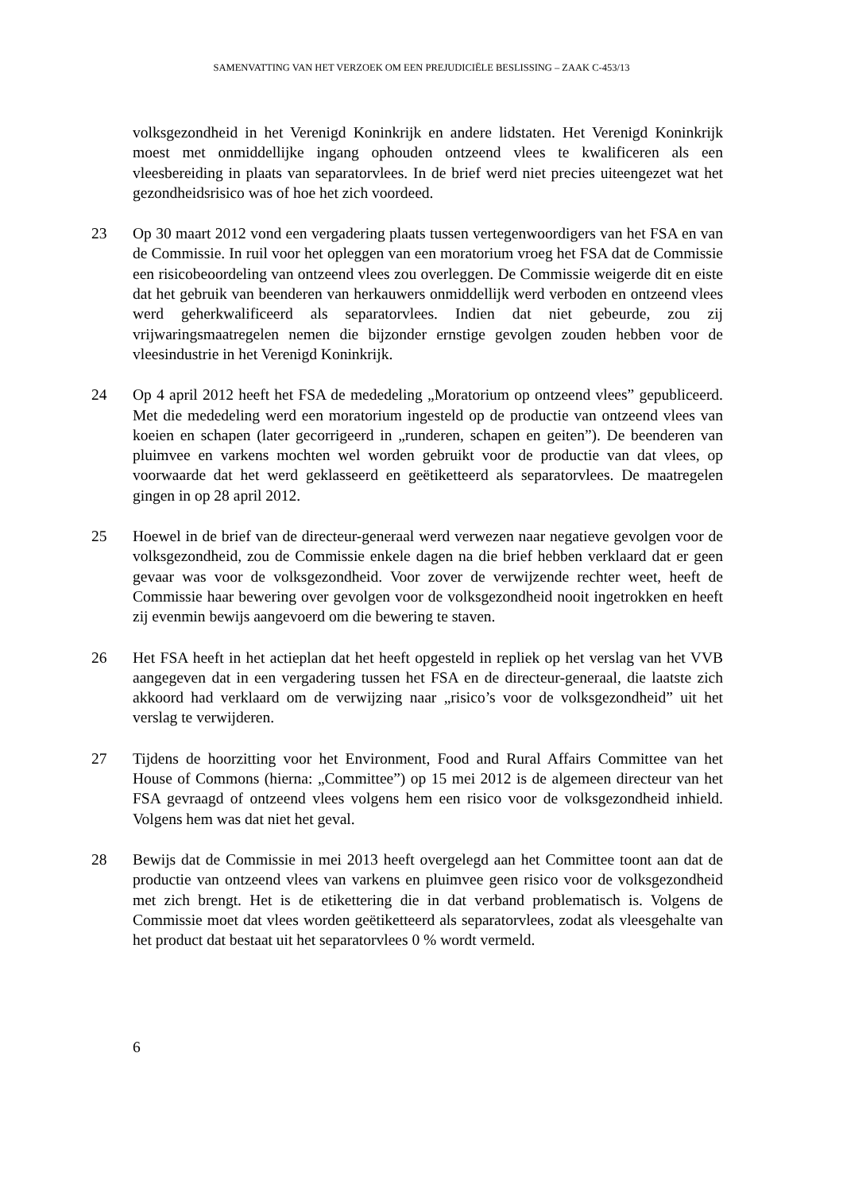SAMENVATTING VAN HET VERZOEK OM EEN PREJUDICIËLE BESLISSING – ZAAK C-453/13
volksgezondheid in het Verenigd Koninkrijk en andere lidstaten. Het Verenigd Koninkrijk moest met onmiddellijke ingang ophouden ontzeend vlees te kwalificeren als een vleesbereiding in plaats van separatorvlees. In de brief werd niet precies uiteengezet wat het gezondheidsrisico was of hoe het zich voordeed.
23 Op 30 maart 2012 vond een vergadering plaats tussen vertegenwoordigers van het FSA en van de Commissie. In ruil voor het opleggen van een moratorium vroeg het FSA dat de Commissie een risicobeoordeling van ontzeend vlees zou overleggen. De Commissie weigerde dit en eiste dat het gebruik van beenderen van herkauwers onmiddellijk werd verboden en ontzeend vlees werd geherkwalificeerd als separatorvlees. Indien dat niet gebeurde, zou zij vrijwaringsmaatregelen nemen die bijzonder ernstige gevolgen zouden hebben voor de vleesindustrie in het Verenigd Koninkrijk.
24 Op 4 april 2012 heeft het FSA de mededeling „Moratorium op ontzeend vlees” gepubliceerd. Met die mededeling werd een moratorium ingesteld op de productie van ontzeend vlees van koeien en schapen (later gecorrigeerd in „runderen, schapen en geiten”). De beenderen van pluimvee en varkens mochten wel worden gebruikt voor de productie van dat vlees, op voorwaarde dat het werd geklasseerd en geëtiketteerd als separatorvlees. De maatregelen gingen in op 28 april 2012.
25 Hoewel in de brief van de directeur-generaal werd verwezen naar negatieve gevolgen voor de volksgezondheid, zou de Commissie enkele dagen na die brief hebben verklaard dat er geen gevaar was voor de volksgezondheid. Voor zover de verwijzende rechter weet, heeft de Commissie haar bewering over gevolgen voor de volksgezondheid nooit ingetrokken en heeft zij evenmin bewijs aangevoerd om die bewering te staven.
26 Het FSA heeft in het actieplan dat het heeft opgesteld in repliek op het verslag van het VVB aangegeven dat in een vergadering tussen het FSA en de directeur-generaal, die laatste zich akkoord had verklaard om de verwijzing naar „risico’s voor de volksgezondheid” uit het verslag te verwijderen.
27 Tijdens de hoorzitting voor het Environment, Food and Rural Affairs Committee van het House of Commons (hierna: „Committee”) op 15 mei 2012 is de algemeen directeur van het FSA gevraagd of ontzeend vlees volgens hem een risico voor de volksgezondheid inhield. Volgens hem was dat niet het geval.
28 Bewijs dat de Commissie in mei 2013 heeft overgelegd aan het Committee toont aan dat de productie van ontzeend vlees van varkens en pluimvee geen risico voor de volksgezondheid met zich brengt. Het is de etikettering die in dat verband problematisch is. Volgens de Commissie moet dat vlees worden geëtiketteerd als separatorvlees, zodat als vleesgehalte van het product dat bestaat uit het separatorvlees 0 % wordt vermeld.
6